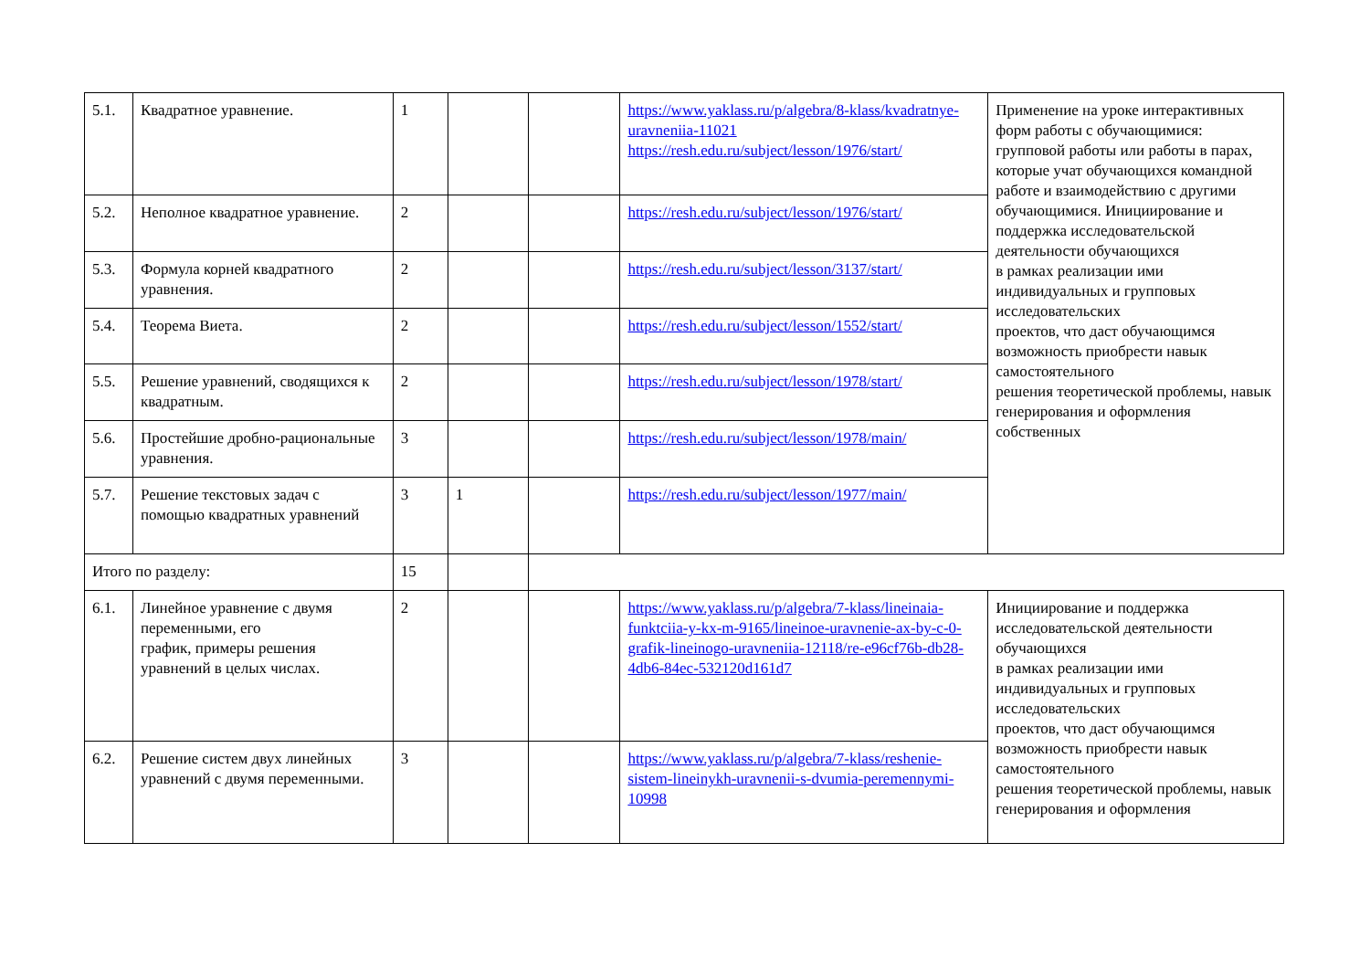| 5.1. | Квадратное уравнение. | 1 | | | https://www.yaklass.ru/p/algebra/8-klass/kvadratnye-uravneniia-11021 https://resh.edu.ru/subject/lesson/1976/start/ | Применение на уроке интерактивных форм работы с обучающимися: групповой работы или работы в парах, которые учат обучающихся командной работе и взаимодействию с другими обучающимися. Инициирование и поддержка исследовательской деятельности обучающихся в рамках реализации ими индивидуальных и групповых исследовательских проектов, что даст обучающимся возможность приобрести навык самостоятельного решения теоретической проблемы, навык генерирования и оформления собственных |
| 5.2. | Неполное квадратное уравнение. | 2 | | | https://resh.edu.ru/subject/lesson/1976/start/ | |
| 5.3. | Формула корней квадратного уравнения. | 2 | | | https://resh.edu.ru/subject/lesson/3137/start/ | |
| 5.4. | Теорема Виета. | 2 | | | https://resh.edu.ru/subject/lesson/1552/start/ | |
| 5.5. | Решение уравнений, сводящихся к квадратным. | 2 | | | https://resh.edu.ru/subject/lesson/1978/start/ | |
| 5.6. | Простейшие дробно-рациональные уравнения. | 3 | | | https://resh.edu.ru/subject/lesson/1978/main/ | |
| 5.7. | Решение текстовых задач с помощью квадратных уравнений | 3 | 1 | | https://resh.edu.ru/subject/lesson/1977/main/ | |
| Итого по разделу: | | 15 | | | | |
| 6.1. | Линейное уравнение с двумя переменными, его график, примеры решения уравнений в целых числах. | 2 | | | https://www.yaklass.ru/p/algebra/7-klass/lineinaia-funktciia-y-kx-m-9165/lineinoe-uravnenie-ax-by-c-0-grafik-lineinogo-uravneniia-12118/re-e96cf76b-db28-4db6-84ec-532120d161d7 | Инициирование и поддержка исследовательской деятельности обучающихся в рамках реализации ими индивидуальных и групповых исследовательских проектов, что даст обучающимся возможность приобрести навык самостоятельного решения теоретической проблемы, навык генерирования и оформления |
| 6.2. | Решение систем двух линейных уравнений с двумя переменными. | 3 | | | https://www.yaklass.ru/p/algebra/7-klass/reshenie-sistem-lineinykh-uravnenii-s-dvumia-peremennymi-10998 | |